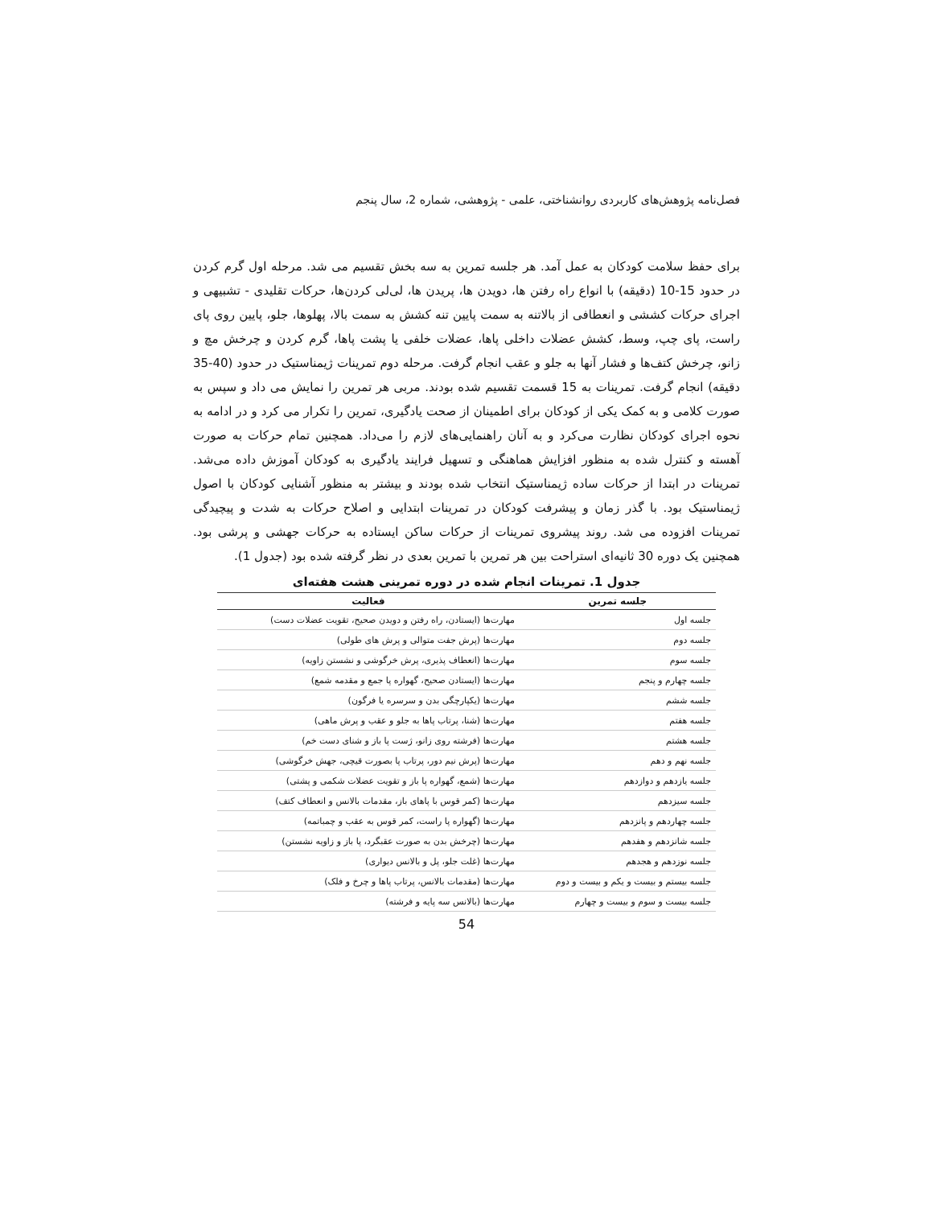فصل‌نامه پژوهش‌های کاربردی روانشناختی، علمی - پژوهشی، شماره 2، سال پنجم
برای حفظ سلامت کودکان به عمل آمد. هر جلسه تمرین به سه بخش تقسیم می شد. مرحله اول گرم کردن در حدود 15-10 (دقیقه) با انواع راه رفتن ها، دویدن ها، پریدن ها، لی‌لی کردن‌ها، حرکات تقلیدی - تشبیهی و اجرای حرکات کششی و انعطافی از بالاتنه به سمت پایین تنه کشش به سمت بالا، پهلوها، جلو، پایین روی پای راست، پای چپ، وسط، کشش عضلات داخلی پاها، عضلات خلفی یا پشت پاها، گرم کردن و چرخش مچ و زانو، چرخش کتف‌ها و فشار آنها به جلو و عقب انجام گرفت. مرحله دوم تمرینات ژیمناستیک در حدود (40-35 دقیقه) انجام گرفت. تمرینات به 15 قسمت تقسیم شده بودند. مربی هر تمرین را نمایش می داد و سپس به صورت کلامی و به کمک یکی از کودکان برای اطمینان از صحت یادگیری، تمرین را تکرار می کرد و در ادامه به نحوه اجرای کودکان نظارت می‌کرد و به آنان راهنمایی‌های لازم را می‌داد. همچنین تمام حرکات به صورت آهسته و کنترل شده به منظور افزایش هماهنگی و تسهیل فرایند یادگیری به کودکان آموزش داده می‌شد. تمرینات در ابتدا از حرکات ساده ژیمناستیک انتخاب شده بودند و بیشتر به منظور آشنایی کودکان با اصول ژیمناستیک بود. با گذر زمان و پیشرفت کودکان در تمرینات ابتدایی و اصلاح حرکات به شدت و پیچیدگی تمرینات افزوده می شد. روند پیشروی تمرینات از حرکات ساکن ایستاده به حرکات جهشی و پرشی بود. همچنین یک دوره 30 ثانیه‌ای استراحت بین هر تمرین با تمرین بعدی در نظر گرفته شده بود (جدول 1).
جدول 1. تمرینات انجام شده در دوره تمرینی هشت هفته‌ای
| جلسه تمرین | فعالیت |
| --- | --- |
| جلسه اول | مهارت‌ها (ایستادن، راه رفتن و دویدن صحیح، تقویت عضلات دست) |
| جلسه دوم | مهارت‌ها (پرش جفت متوالی و پرش های طولی) |
| جلسه سوم | مهارت‌ها (انعطاف پذیری، پرش خرگوشی و نشستن زاویه) |
| جلسه چهارم و پنجم | مهارت‌ها (ایستادن صحیح، گهواره پا جمع و مقدمه شمع) |
| جلسه ششم | مهارت‌ها (یکپارچگی بدن و سرسره یا فرگون) |
| جلسه هفتم | مهارت‌ها (شنا، پرتاب پاها به جلو و عقب و پرش ماهی) |
| جلسه هشتم | مهارت‌ها (فرشته روی زانو، ژست پا باز و شنای دست خم) |
| جلسه نهم و دهم | مهارت‌ها (پرش نیم دور، پرتاب پا بصورت قیچی، جهش خرگوشی) |
| جلسه یازدهم و دوازدهم | مهارت‌ها (شمع، گهواره پا باز و تقویت عضلات شکمی و پشتی) |
| جلسه سیزدهم | مهارت‌ها (کمر قوس با پاهای باز، مقدمات بالانس و انعطاف کتف) |
| جلسه چهاردهم و پانزدهم | مهارت‌ها (گهواره پا راست، کمر قوس به عقب و چمباتمه) |
| جلسه شانزدهم و هفدهم | مهارت‌ها (چرخش بدن به صورت عقبگرد، پا باز و زاویه نشستن) |
| جلسه نوزدهم و هجدهم | مهارت‌ها (غلت جلو، پل و بالانس دیواری) |
| جلسه بیستم و بیست و یکم و بیست و دوم | مهارت‌ها (مقدمات بالانس، پرتاب پاها و چرخ و فلک) |
| جلسه بیست و سوم و بیست و چهارم | مهارت‌ها (بالانس سه پایه و فرشته) |
54